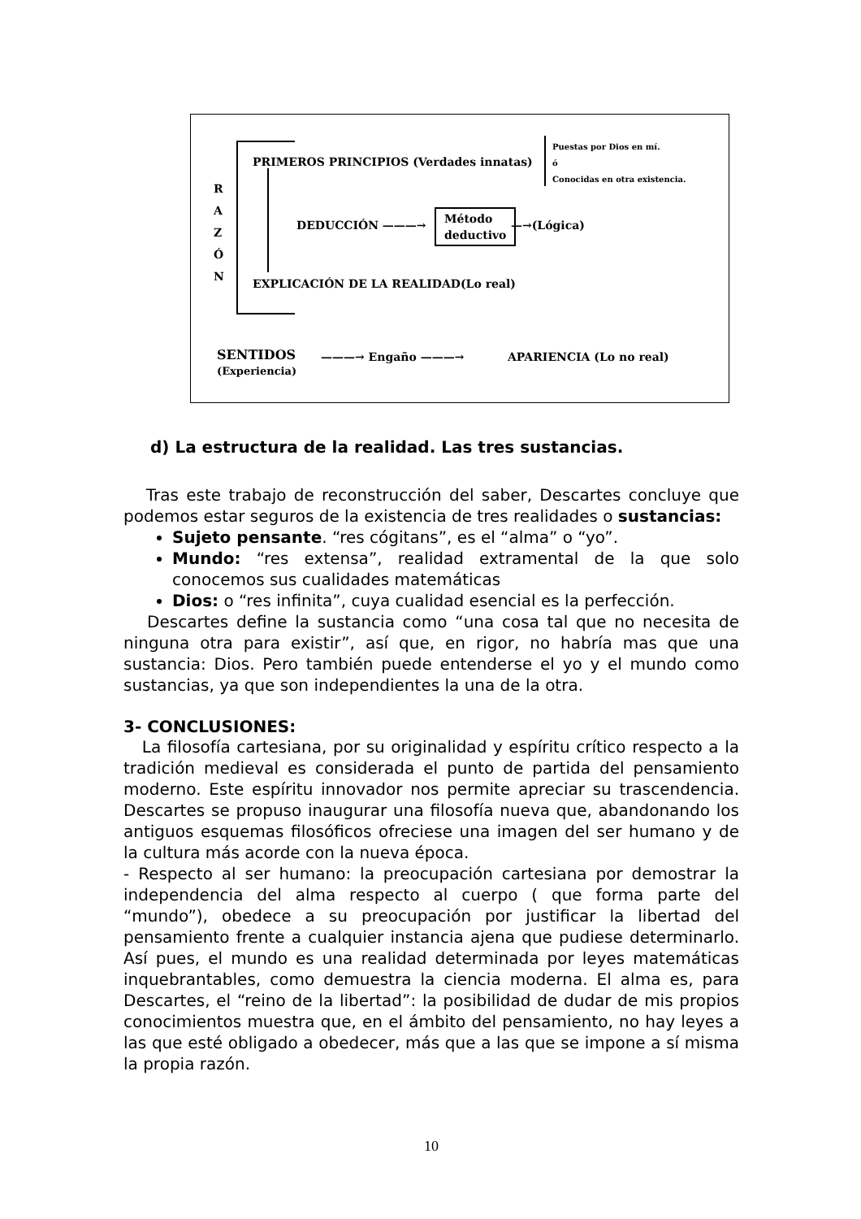R
A
Z
Ó
N
PRIMEROS PRINCIPIOS (Verdades innatas)
Puestas por Dios en mí.
ó
Conocidas en otra existencia.
DEDUCCIÓN ———→
Método
deductivo
—→(Lógica)
EXPLICACIÓN DE LA REALIDAD(Lo real)
SENTIDOS
(Experiencia)
———→ Engaño ———→ APARIENCIA (Lo no real)
d) La estructura de la realidad. Las tres sustancias.
Tras este trabajo de reconstrucción del saber, Descartes concluye que podemos estar seguros de la existencia de tres realidades o sustancias:
Sujeto pensante. “res cógitans”, es el “alma” o “yo”.
Mundo: “res extensa”, realidad extramental de la que solo conocemos sus cualidades matemáticas
Dios: o “res infinita”, cuya cualidad esencial es la perfección.
Descartes define la sustancia como “una cosa tal que no necesita de ninguna otra para existir”, así que, en rigor, no habría mas que una sustancia: Dios. Pero también puede entenderse el yo y el mundo como sustancias, ya que son independientes la una de la otra.
3- CONCLUSIONES:
La filosofía cartesiana, por su originalidad y espíritu crítico respecto a la tradición medieval es considerada el punto de partida del pensamiento moderno. Este espíritu innovador nos permite apreciar su trascendencia. Descartes se propuso inaugurar una filosofía nueva que, abandonando los antiguos esquemas filosóficos ofreciese una imagen del ser humano y de la cultura más acorde con la nueva época.
- Respecto al ser humano: la preocupación cartesiana por demostrar la independencia del alma respecto al cuerpo ( que forma parte del “mundo”), obedece a su preocupación por justificar la libertad del pensamiento frente a cualquier instancia ajena que pudiese determinarlo. Así pues, el mundo es una realidad determinada por leyes matemáticas inquebrantables, como demuestra la ciencia moderna. El alma es, para Descartes, el “reino de la libertad”: la posibilidad de dudar de mis propios conocimientos muestra que, en el ámbito del pensamiento, no hay leyes a las que esté obligado a obedecer, más que a las que se impone a sí misma la propia razón.
10